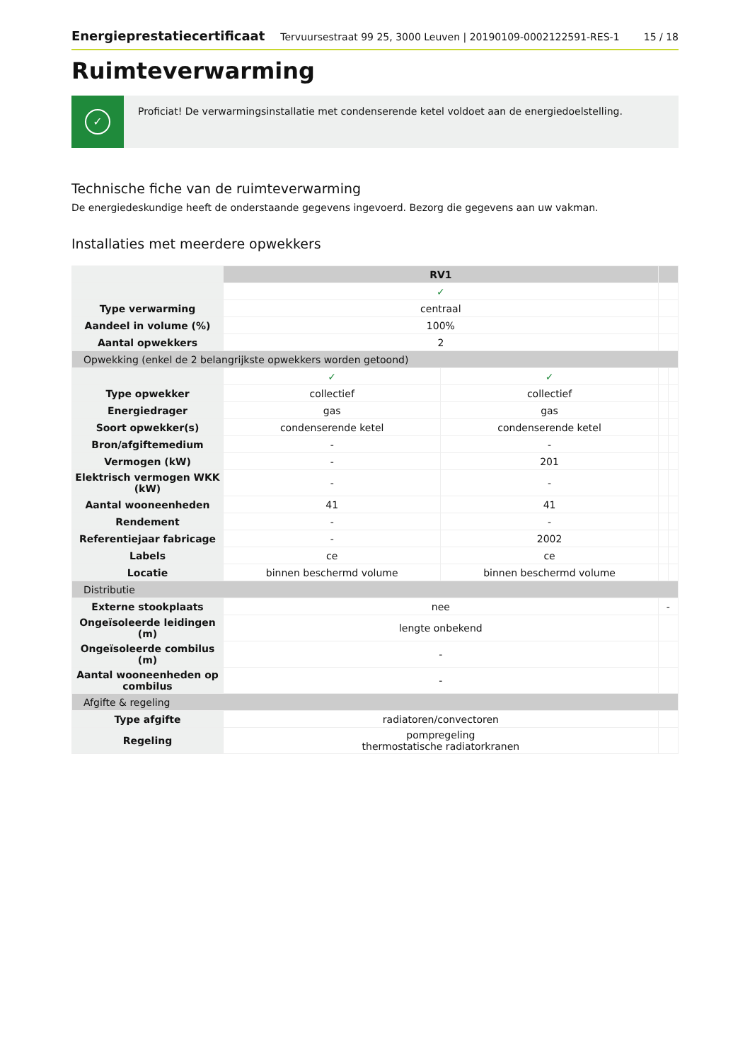Energieprestatiecertificaat Tervuursestraat 99 25, 3000 Leuven | 20190109-0002122591-RES-1 15 / 18
Ruimteverwarming
✓
Proficiat! De verwarmingsinstallatie met condenserende ketel voldoet aan de energiedoelstelling.
Technische fiche van de ruimteverwarming
De energiedeskundige heeft de onderstaande gegevens ingevoerd. Bezorg die gegevens aan uw vakman.
Installaties met meerdere opwekkers
| | RV1 | | | |
| | ✓ | | | |
| Type verwarming | centraal | | | |
| Aandeel in volume (%) | 100% | | | |
| Aantal opwekkers | 2 | | | |
| Opwekking (enkel de 2 belangrijkste opwekkers worden getoond) | | | | |
| | ✓ | ✓ | | |
| Type opwekker | collectief | collectief | | |
| Energiedrager | gas | gas | | |
| Soort opwekker(s) | condenserende ketel | condenserende ketel | | |
| Bron/afgiftemedium | - | - | | |
| Vermogen (kW) | - | 201 | | |
| Elektrisch vermogen WKK (kW) | - | - | | |
| Aantal wooneenheden | 41 | 41 | | |
| Rendement | - | - | | |
| Referentiejaar fabricage | - | 2002 | | |
| Labels | ce | ce | | |
| Locatie | binnen beschermd volume | binnen beschermd volume | | |
| Distributie | | | | |
| Externe stookplaats | nee | | - | |
| Ongeïsoleerde leidingen (m) | lengte onbekend | | | |
| Ongeïsoleerde combilus (m) | - | | | |
| Aantal wooneenheden op combilus | - | | | |
| Afgifte & regeling | | | | |
| Type afgifte | radiatoren/convectoren | | | |
| Regeling | pompregeling thermostatische radiatorkranen | | | |